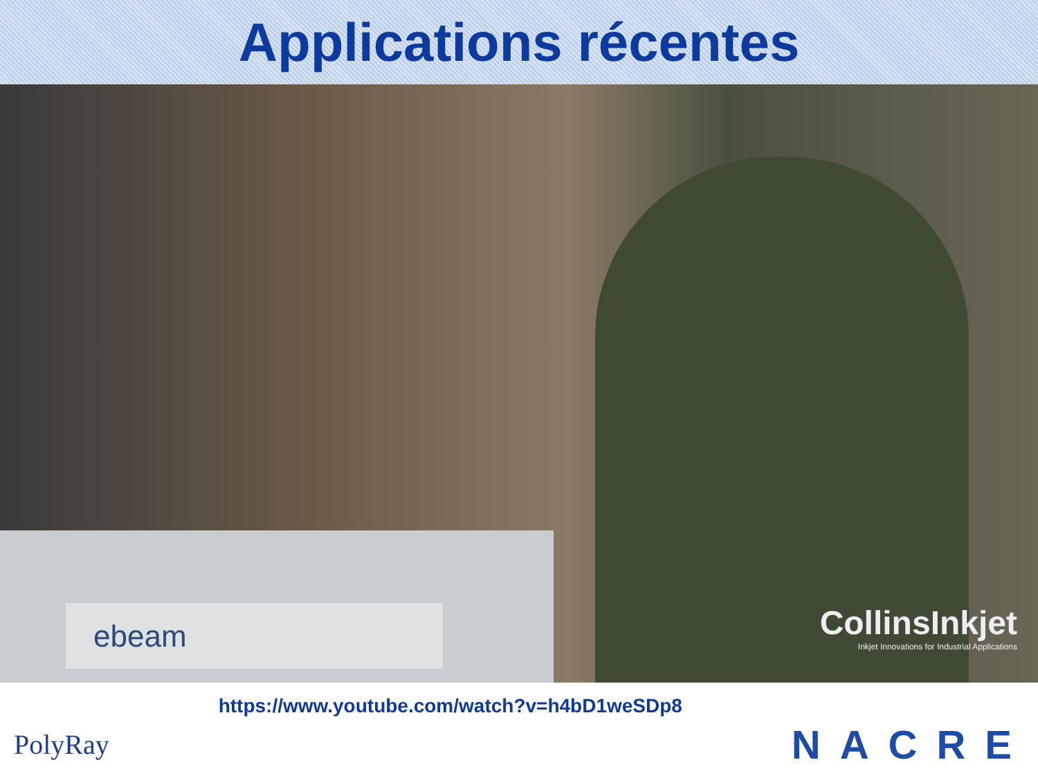Applications récentes
ebeam
CollinsInkjet
Inkjet Innovations for Industrial Applications
PolyRay
https://www.youtube.com/watch?v=h4bD1weSDp8
NACRE